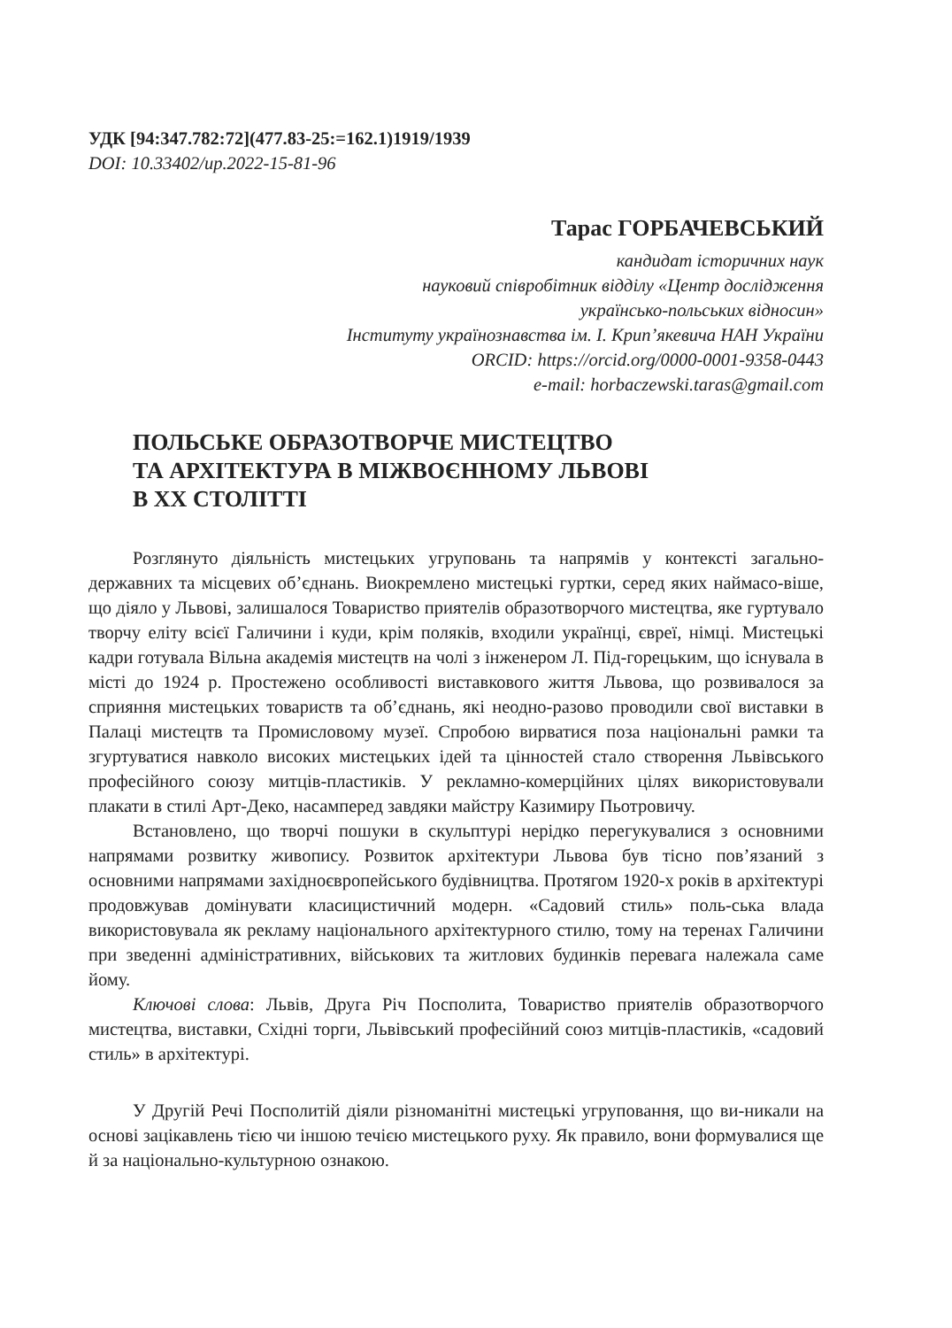УДК [94:347.782:72](477.83-25:=162.1)1919/1939
DOI: 10.33402/up.2022-15-81-96
Тарас ГОРБАЧЕВСЬКИЙ
кандидат історичних наук
науковий співробітник відділу «Центр дослідження
українсько-польських відносин»
Інституту українознавства ім. І. Крип’якевича НАН України
ORCID: https://orcid.org/0000-0001-9358-0443
e-mail: horbaczewski.taras@gmail.com
ПОЛЬСЬКЕ ОБРАЗОТВОРЧЕ МИСТЕЦТВО
ТА АРХІТЕКТУРА В МІЖВОЄННОМУ ЛЬВОВІ
В XX СТОЛІТТІ
Розглянуто діяльність мистецьких угруповань та напрямів у контексті загально-державних та місцевих об’єднань. Виокремлено мистецькі гуртки, серед яких наймасо-віше, що діяло у Львові, залишалося Товариство приятелів образотворчого мистецтва, яке гуртувало творчу еліту всієї Галичини і куди, крім поляків, входили українці, євреї, німці. Мистецькі кадри готувала Вільна академія мистецтв на чолі з інженером Л. Під-горецьким, що існувала в місті до 1924 р. Простежено особливості виставкового життя Львова, що розвивалося за сприяння мистецьких товариств та об’єднань, які неодно-разово проводили свої виставки в Палаці мистецтв та Промисловому музеї. Спробою вирватися поза національні рамки та згуртуватися навколо високих мистецьких ідей та цінностей стало створення Львівського професійного союзу митців-пластиків. У рекламно-комерційних цілях використовували плакати в стилі Арт-Деко, насамперед завдяки майстру Казимиру Пьотровичу.
Встановлено, що творчі пошуки в скульптурі нерідко перегукувалися з основними напрямами розвитку живопису. Розвиток архітектури Львова був тісно пов’язаний з основними напрямами західноєвропейського будівництва. Протягом 1920-х років в архітектурі продовжував домінувати класицистичний модерн. «Садовий стиль» поль-ська влада використовувала як рекламу національного архітектурного стилю, тому на теренах Галичини при зведенні адміністративних, військових та житлових будинків перевага належала саме йому.
Ключові слова: Львів, Друга Річ Посполита, Товариство приятелів образотворчого мистецтва, виставки, Східні торги, Львівський професійний союз митців-пластиків, «садовий стиль» в архітектурі.
У Другій Речі Посполитій діяли різноманітні мистецькі угруповання, що ви-никали на основі зацікавлень тією чи іншою течією мистецького руху. Як правило, вони формувалися ще й за національно-культурною ознакою.